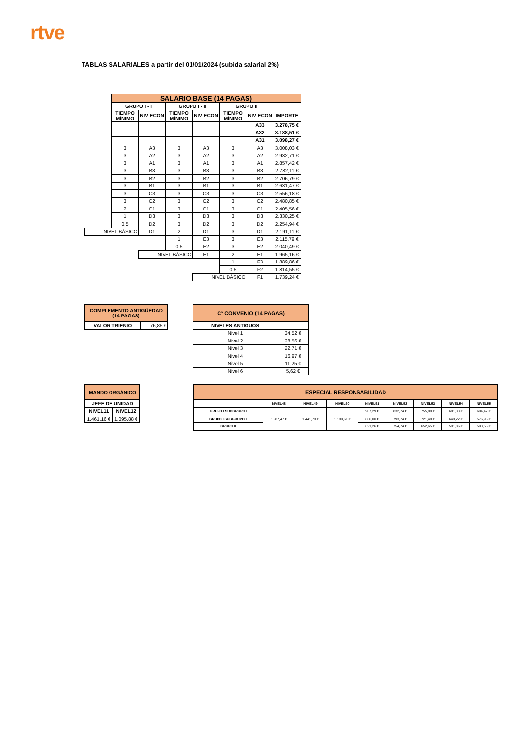rtve
TABLAS SALARIALES a partir del 01/01/2024 (subida salarial 2%)
| | SALARIO BASE (14 PAGAS) | | | | | | |
| | GRUPO I - I | | GRUPO I - II | | GRUPO II | | |
| | TIEMPO MÍNIMO | NIV ECON | TIEMPO MÍNIMO | NIV ECON | TIEMPO MÍNIMO | NIV ECON | IMPORTE |
| | | | | | | A33 | 3.278,75 € |
| | | | | | | A32 | 3.188,51 € |
| | | | | | | A31 | 3.098,27 € |
| | 3 | A3 | 3 | A3 | 3 | A3 | 3.008,03 € |
| | 3 | A2 | 3 | A2 | 3 | A2 | 2.932,71 € |
| | 3 | A1 | 3 | A1 | 3 | A1 | 2.857,42 € |
| | 3 | B3 | 3 | B3 | 3 | B3 | 2.782,11 € |
| | 3 | B2 | 3 | B2 | 3 | B2 | 2.706,79 € |
| | 3 | B1 | 3 | B1 | 3 | B1 | 2.631,47 € |
| | 3 | C3 | 3 | C3 | 3 | C3 | 2.556,18 € |
| | 3 | C2 | 3 | C2 | 3 | C2 | 2.480,85 € |
| | 2 | C1 | 3 | C1 | 3 | C1 | 2.405,56 € |
| | 1 | D3 | 3 | D3 | 3 | D3 | 2.330,25 € |
| | 0,5 | D2 | 3 | D2 | 3 | D2 | 2.254,94 € |
| NIVEL BÁSICO | | D1 | 2 | D1 | 3 | D1 | 2.191,11 € |
| | | | 1 | E3 | 3 | E3 | 2.115,79 € |
| | | | 0,5 | E2 | 3 | E2 | 2.040,49 € |
| | | NIVEL BÁSICO | | E1 | 2 | E1 | 1.965,16 € |
| | | | | | 1 | F3 | 1.889,86 € |
| | | | | | 0,5 | F2 | 1.814,55 € |
| | | | | NIVEL BÁSICO | | F1 | 1.739,24 € |
| COMPLEMENTO ANTIGÜEDAD (14 PAGAS) | |
| VALOR TRIENIO | 76,85 € |
| Cº CONVENIO (14 PAGAS) | |
| NIVELES ANTIGUOS | |
| Nivel 1 | 34,52 € |
| Nivel 2 | 28,56 € |
| Nivel 3 | 22,71 € |
| Nivel 4 | 16,97 € |
| Nivel 5 | 11,25 € |
| Nivel 6 | 5,62 € |
| MANDO ORGÁNICO | |
| JEFE DE UNIDAD | |
| NIVEL11 | NIVEL12 |
| 1.461,16 € | 1.095,88 € |
| ESPECIAL RESPONSABILIDAD | | | | | | | | |
| | NIVEL48 | NIVEL49 | NIVEL50 | NIVEL51 | NIVEL52 | NIVEL53 | NIVEL54 | NIVEL55 |
| GRUPO I SUBGRUPO I | 1.587,47 € | 1.441,79 € | 1.190,61 € | 907,29 € | 832,74 € | 755,88 € | 681,33 € | 604,47 € |
| GRUPO I SUBGRUPO II | | | | 866,00 € | 793,74 € | 721,48 € | 649,22 € | 576,95 € |
| GRUPO II | | | | 821,26 € | 754,74 € | 652,65 € | 591,86 € | 503,55 € |